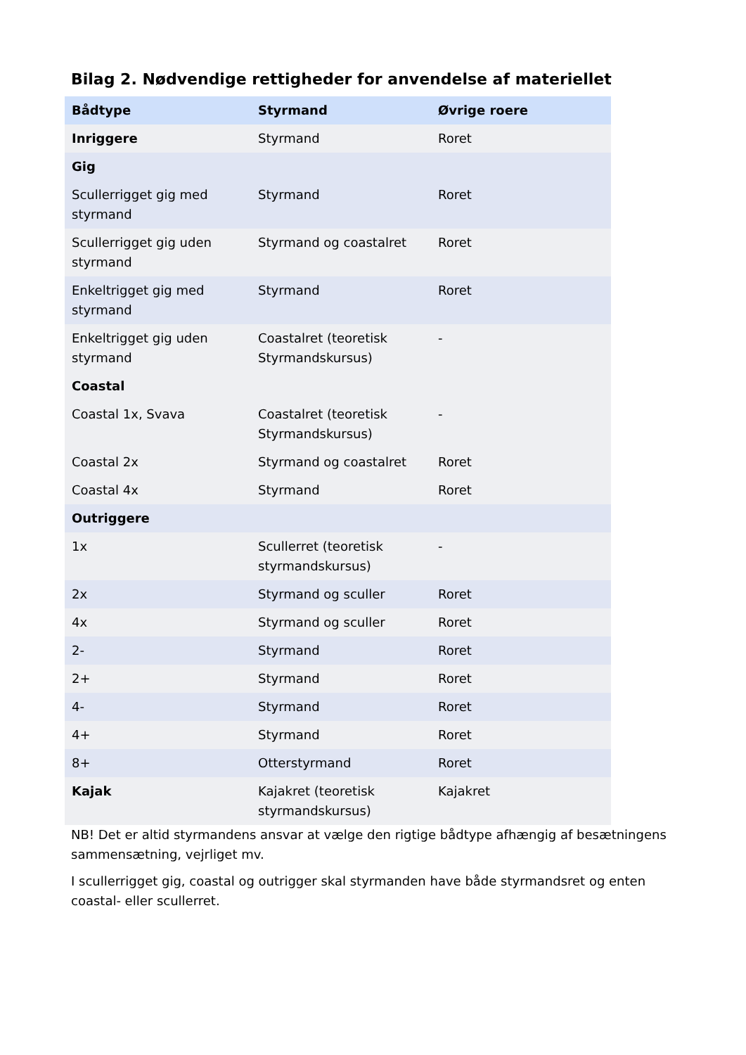Bilag 2. Nødvendige rettigheder for anvendelse af materiellet
| Bådtype | Styrmand | Øvrige roere |
| --- | --- | --- |
| Inriggere | Styrmand | Roret |
| Gig | | |
| Scullerrigget gig med styrmand | Styrmand | Roret |
| Scullerrigget gig uden styrmand | Styrmand og coastalret | Roret |
| Enkeltrigget gig med styrmand | Styrmand | Roret |
| Enkeltrigget gig uden styrmand | Coastalret (teoretisk Styrmandskursus) | - |
| Coastal | | |
| Coastal 1x, Svava | Coastalret (teoretisk Styrmandskursus) | - |
| Coastal 2x | Styrmand og coastalret | Roret |
| Coastal 4x | Styrmand | Roret |
| Outriggere | | |
| 1x | Scullerret (teoretisk styrmandskursus) | - |
| 2x | Styrmand og sculler | Roret |
| 4x | Styrmand og sculler | Roret |
| 2- | Styrmand | Roret |
| 2+ | Styrmand | Roret |
| 4- | Styrmand | Roret |
| 4+ | Styrmand | Roret |
| 8+ | Otterstyrmand | Roret |
| Kajak | Kajakret (teoretisk styrmandskursus) | Kajakret |
NB! Det er altid styrmandens ansvar at vælge den rigtige bådtype afhængig af besætningens sammensætning, vejrliget mv.
I scullerrigget gig, coastal og outrigger skal styrmanden have både styrmandsret og enten coastal- eller scullerret.